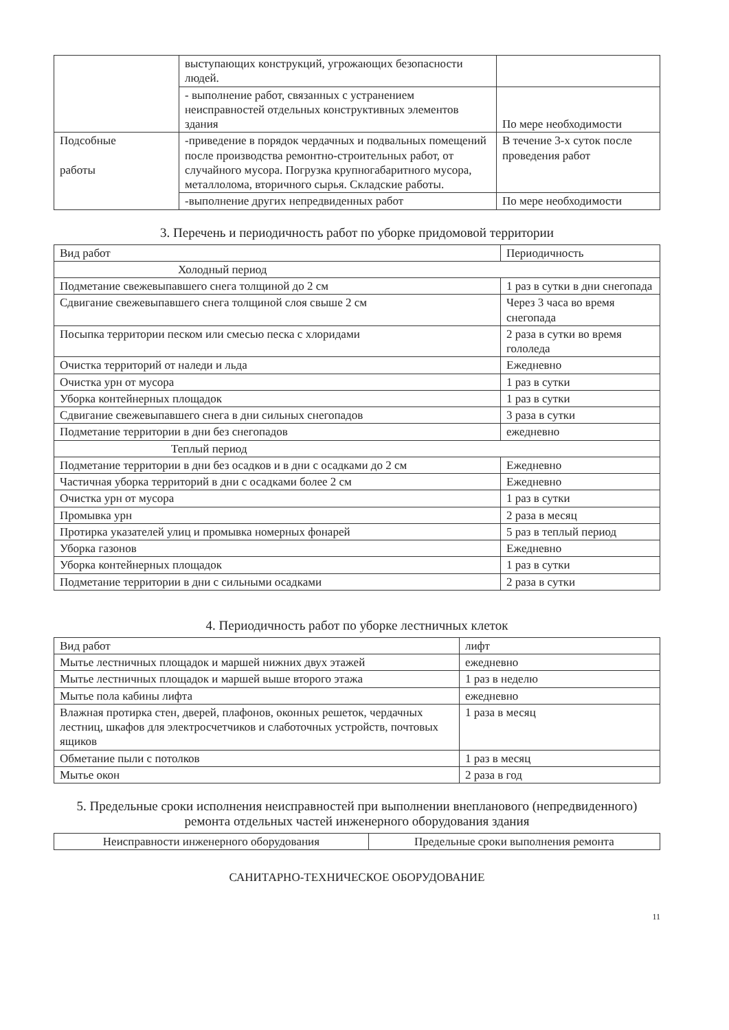| | выступающих конструкций, угрожающих безопасности людей. | |
| | - выполнение работ, связанных с устранением неисправностей отдельных конструктивных элементов здания | По мере необходимости |
| Подсобные работы | -приведение в порядок чердачных и подвальных помещений после производства ремонтно-строительных работ, от случайного мусора. Погрузка крупногабаритного мусора, металлолома, вторичного сырья. Складские работы. | В течение 3-х суток после проведения работ |
| | -выполнение других непредвиденных работ | По мере необходимости |
3. Перечень и периодичность работ по уборке придомовой территории
| Вид работ | Периодичность |
| --- | --- |
| Холодный период | |
| Подметание свежевыпавшего снега толщиной до 2 см | 1 раз в сутки в дни снегопада |
| Сдвигание свежевыпавшего снега толщиной слоя свыше 2 см | Через 3 часа во время снегопада |
| Посыпка территории песком или смесью песка с хлоридами | 2 раза в сутки во время гололеда |
| Очистка территорий от наледи и льда | Ежедневно |
| Очистка урн от мусора | 1 раз в сутки |
| Уборка контейнерных площадок | 1 раз в сутки |
| Сдвигание свежевыпавшего снега в дни сильных снегопадов | 3 раза в сутки |
| Подметание территории в дни без снегопадов | ежедневно |
| Теплый период | |
| Подметание территории в дни без осадков и в дни с осадками до 2 см | Ежедневно |
| Частичная уборка территорий в дни с осадками более 2 см | Ежедневно |
| Очистка урн от мусора | 1 раз в сутки |
| Промывка урн | 2 раза в месяц |
| Протирка указателей улиц и промывка номерных фонарей | 5 раз в теплый период |
| Уборка газонов | Ежедневно |
| Уборка контейнерных площадок | 1 раз в сутки |
| Подметание территории в дни с сильными осадками | 2 раза в сутки |
4. Периодичность работ по уборке лестничных клеток
| Вид работ | лифт |
| --- | --- |
| Мытье лестничных площадок и маршей нижних двух этажей | ежедневно |
| Мытье лестничных площадок и маршей выше второго этажа | 1 раз в неделю |
| Мытье пола кабины лифта | ежедневно |
| Влажная протирка стен, дверей, плафонов, оконных решеток, чердачных лестниц, шкафов для электросчетчиков и слаботочных устройств, почтовых ящиков | 1 раза в месяц |
| Обметание пыли с потолков | 1 раз в месяц |
| Мытье окон | 2 раза в год |
5. Предельные сроки исполнения неисправностей при выполнении внепланового (непредвиденного) ремонта отдельных частей инженерного оборудования здания
| Неисправности инженерного оборудования | Предельные сроки выполнения ремонта |
| --- | --- |
САНИТАРНО-ТЕХНИЧЕСКОЕ ОБОРУДОВАНИЕ
11